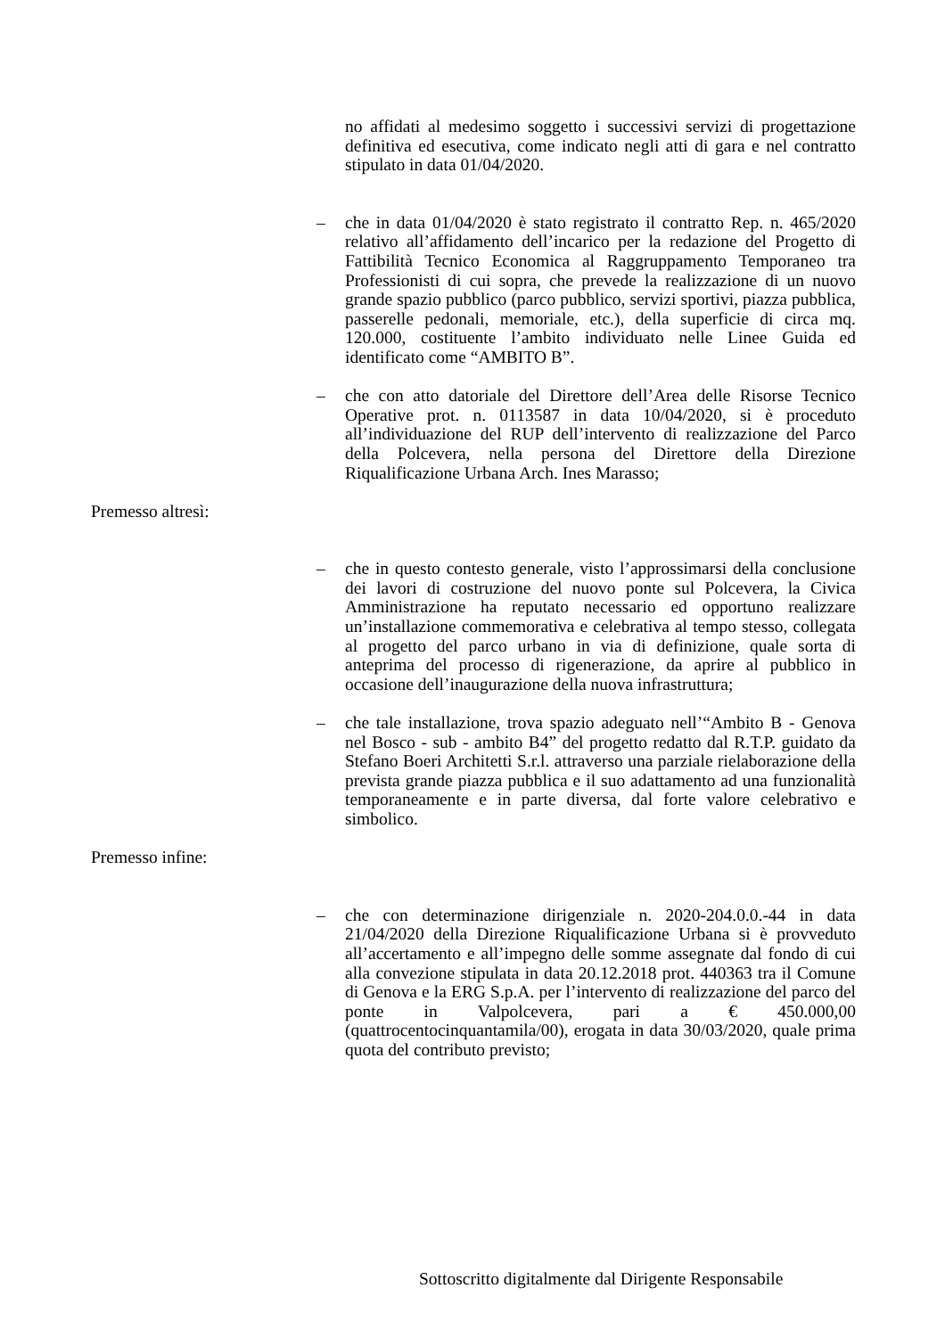no affidati al medesimo soggetto i successivi servizi di progettazione definitiva ed esecutiva, come indicato negli atti di gara e nel contratto stipulato in data 01/04/2020.
– che in data 01/04/2020 è stato registrato il contratto Rep. n. 465/2020 relativo all’affidamento dell’incarico per la redazione del Progetto di Fattibilità Tecnico Economica al Raggruppamento Temporaneo tra Professionisti di cui sopra, che prevede la realizzazione di un nuovo grande spazio pubblico (parco pubblico, servizi sportivi, piazza pubblica, passerelle pedonali, memoriale, etc.), della superficie di circa mq. 120.000, costituente l’ambito individuato nelle Linee Guida ed identificato come “AMBITO B”.
– che con atto datoriale del Direttore dell’Area delle Risorse Tecnico Operative prot. n. 0113587 in data 10/04/2020, si è proceduto all’individuazione del RUP dell’intervento di realizzazione del Parco della Polcevera, nella persona del Direttore della Direzione Riqualificazione Urbana Arch. Ines Marasso;
Premesso altresì:
– che in questo contesto generale, visto l’approssimarsi della conclusione dei lavori di costruzione del nuovo ponte sul Polcevera, la Civica Amministrazione ha reputato necessario ed opportuno realizzare un’installazione commemorativa e celebrativa al tempo stesso, collegata al progetto del parco urbano in via di definizione, quale sorta di anteprima del processo di rigenerazione, da aprire al pubblico in occasione dell’inaugurazione della nuova infrastruttura;
– che tale installazione, trova spazio adeguato nell’“Ambito B - Genova nel Bosco - sub - ambito B4” del progetto redatto dal R.T.P. guidato da Stefano Boeri Architetti S.r.l. attraverso una parziale rielaborazione della prevista grande piazza pubblica e il suo adattamento ad una funzionalità temporaneamente e in parte diversa, dal forte valore celebrativo e simbolico.
Premesso infine:
– che con determinazione dirigenziale n. 2020-204.0.0.-44 in data 21/04/2020 della Direzione Riqualificazione Urbana si è provveduto all’accertamento e all’impegno delle somme assegnate dal fondo di cui alla convezione stipulata in data 20.12.2018 prot. 440363 tra il Comune di Genova e la ERG S.p.A. per l’intervento di realizzazione del parco del ponte in Valpolcevera, pari a € 450.000,00 (quattrocentocinquantamila/00), erogata in data 30/03/2020, quale prima quota del contributo previsto;
Sottoscritto digitalmente dal Dirigente Responsabile